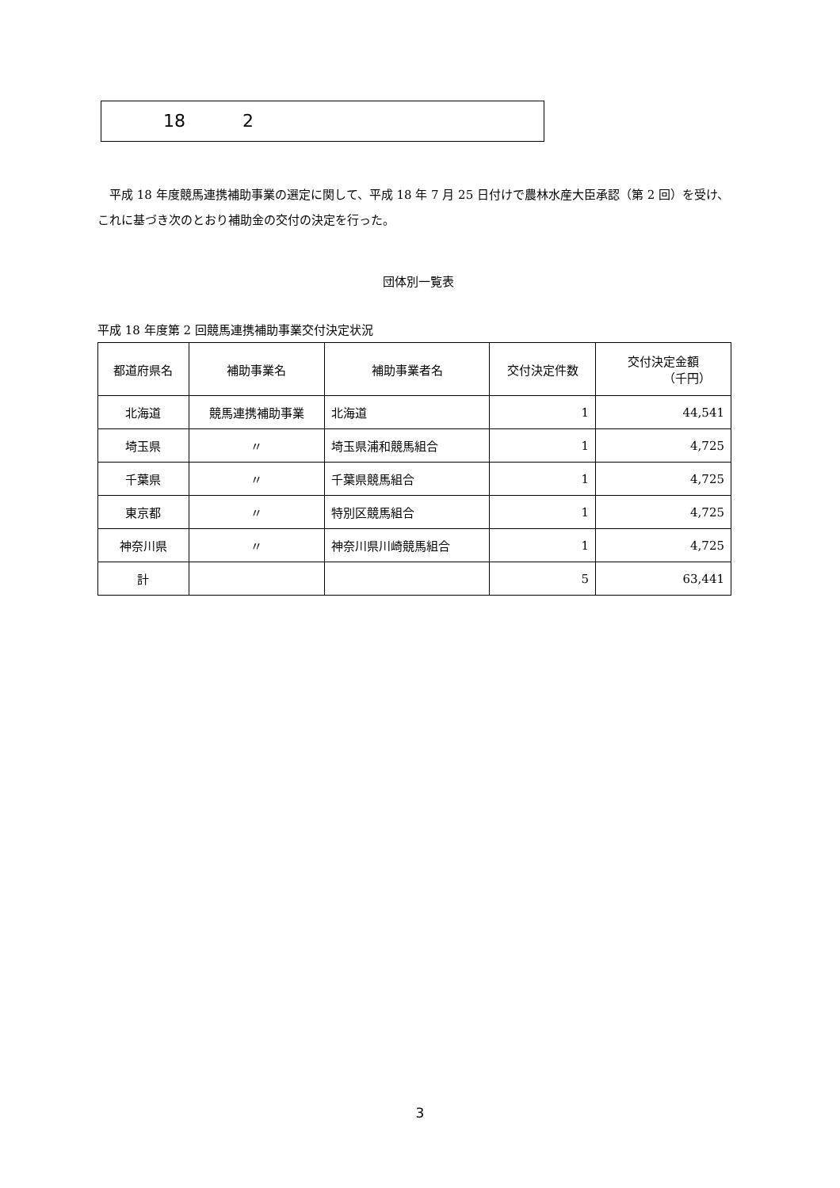18 2
平成 18 年度競馬連携補助事業の選定に関して、平成 18 年 7 月 25 日付けで農林水産大臣承認（第 2 回）を受け、これに基づき次のとおり補助金の交付の決定を行った。
団体別一覧表
平成 18 年度第 2 回競馬連携補助事業交付決定状況
| 都道府県名 | 補助事業名 | 補助事業者名 | 交付決定件数 | 交付決定金額 （千円） |
| --- | --- | --- | --- | --- |
| 北海道 | 競馬連携補助事業 | 北海道 | 1 | 44,541 |
| 埼玉県 | 〃 | 埼玉県浦和競馬組合 | 1 | 4,725 |
| 千葉県 | 〃 | 千葉県競馬組合 | 1 | 4,725 |
| 東京都 | 〃 | 特別区競馬組合 | 1 | 4,725 |
| 神奈川県 | 〃 | 神奈川県川崎競馬組合 | 1 | 4,725 |
| 計 | | | 5 | 63,441 |
3